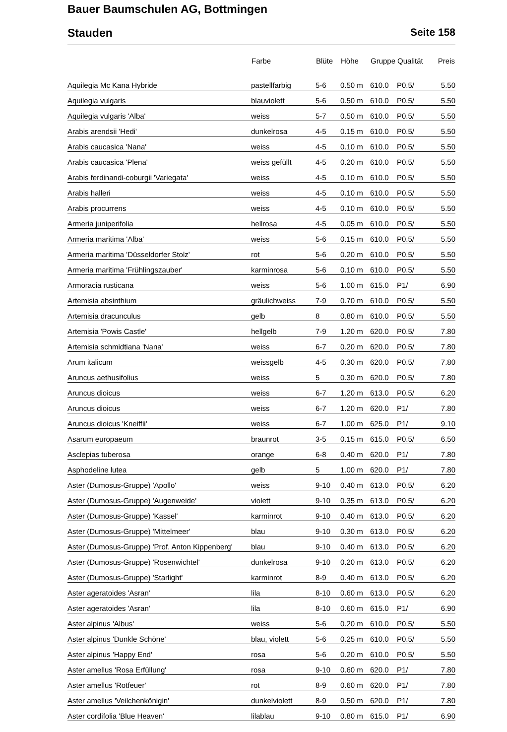Bauer Baumschulen AG, Bottmingen
Stauden Seite 158
| | Farbe | Blüte | Höhe | Gruppe | Qualität | Preis |
| --- | --- | --- | --- | --- | --- | --- |
| Aquilegia Mc Kana Hybride | pastellfarbig | 5-6 | 0.50 m | 610.0 | P0.5/ | 5.50 |
| Aquilegia vulgaris | blauviolett | 5-6 | 0.50 m | 610.0 | P0.5/ | 5.50 |
| Aquilegia vulgaris 'Alba' | weiss | 5-7 | 0.50 m | 610.0 | P0.5/ | 5.50 |
| Arabis arendsii 'Hedi' | dunkelrosa | 4-5 | 0.15 m | 610.0 | P0.5/ | 5.50 |
| Arabis caucasica 'Nana' | weiss | 4-5 | 0.10 m | 610.0 | P0.5/ | 5.50 |
| Arabis caucasica 'Plena' | weiss gefüllt | 4-5 | 0.20 m | 610.0 | P0.5/ | 5.50 |
| Arabis ferdinandi-coburgii 'Variegata' | weiss | 4-5 | 0.10 m | 610.0 | P0.5/ | 5.50 |
| Arabis halleri | weiss | 4-5 | 0.10 m | 610.0 | P0.5/ | 5.50 |
| Arabis procurrens | weiss | 4-5 | 0.10 m | 610.0 | P0.5/ | 5.50 |
| Armeria juniperifolia | hellrosa | 4-5 | 0.05 m | 610.0 | P0.5/ | 5.50 |
| Armeria maritima 'Alba' | weiss | 5-6 | 0.15 m | 610.0 | P0.5/ | 5.50 |
| Armeria maritima 'Düsseldorfer Stolz' | rot | 5-6 | 0.20 m | 610.0 | P0.5/ | 5.50 |
| Armeria maritima 'Frühlingszauber' | karminrosa | 5-6 | 0.10 m | 610.0 | P0.5/ | 5.50 |
| Armoracia rusticana | weiss | 5-6 | 1.00 m | 615.0 | P1/ | 6.90 |
| Artemisia absinthium | gräulichweiss | 7-9 | 0.70 m | 610.0 | P0.5/ | 5.50 |
| Artemisia dracunculus | gelb | 8 | 0.80 m | 610.0 | P0.5/ | 5.50 |
| Artemisia 'Powis Castle' | hellgelb | 7-9 | 1.20 m | 620.0 | P0.5/ | 7.80 |
| Artemisia schmidtiana 'Nana' | weiss | 6-7 | 0.20 m | 620.0 | P0.5/ | 7.80 |
| Arum italicum | weissgelb | 4-5 | 0.30 m | 620.0 | P0.5/ | 7.80 |
| Aruncus aethusifolius | weiss | 5 | 0.30 m | 620.0 | P0.5/ | 7.80 |
| Aruncus dioicus | weiss | 6-7 | 1.20 m | 613.0 | P0.5/ | 6.20 |
| Aruncus dioicus | weiss | 6-7 | 1.20 m | 620.0 | P1/ | 7.80 |
| Aruncus dioicus 'Kneiffii' | weiss | 6-7 | 1.00 m | 625.0 | P1/ | 9.10 |
| Asarum europaeum | braunrot | 3-5 | 0.15 m | 615.0 | P0.5/ | 6.50 |
| Asclepias tuberosa | orange | 6-8 | 0.40 m | 620.0 | P1/ | 7.80 |
| Asphodeline lutea | gelb | 5 | 1.00 m | 620.0 | P1/ | 7.80 |
| Aster (Dumosus-Gruppe) 'Apollo' | weiss | 9-10 | 0.40 m | 613.0 | P0.5/ | 6.20 |
| Aster (Dumosus-Gruppe) 'Augenweide' | violett | 9-10 | 0.35 m | 613.0 | P0.5/ | 6.20 |
| Aster (Dumosus-Gruppe) 'Kassel' | karminrot | 9-10 | 0.40 m | 613.0 | P0.5/ | 6.20 |
| Aster (Dumosus-Gruppe) 'Mittelmeer' | blau | 9-10 | 0.30 m | 613.0 | P0.5/ | 6.20 |
| Aster (Dumosus-Gruppe) 'Prof. Anton Kippenberg' | blau | 9-10 | 0.40 m | 613.0 | P0.5/ | 6.20 |
| Aster (Dumosus-Gruppe) 'Rosenwichtel' | dunkelrosa | 9-10 | 0.20 m | 613.0 | P0.5/ | 6.20 |
| Aster (Dumosus-Gruppe) 'Starlight' | karminrot | 8-9 | 0.40 m | 613.0 | P0.5/ | 6.20 |
| Aster ageratoides 'Asran' | lila | 8-10 | 0.60 m | 613.0 | P0.5/ | 6.20 |
| Aster ageratoides 'Asran' | lila | 8-10 | 0.60 m | 615.0 | P1/ | 6.90 |
| Aster alpinus 'Albus' | weiss | 5-6 | 0.20 m | 610.0 | P0.5/ | 5.50 |
| Aster alpinus 'Dunkle Schöne' | blau, violett | 5-6 | 0.25 m | 610.0 | P0.5/ | 5.50 |
| Aster alpinus 'Happy End' | rosa | 5-6 | 0.20 m | 610.0 | P0.5/ | 5.50 |
| Aster amellus 'Rosa Erfüllung' | rosa | 9-10 | 0.60 m | 620.0 | P1/ | 7.80 |
| Aster amellus 'Rotfeuer' | rot | 8-9 | 0.60 m | 620.0 | P1/ | 7.80 |
| Aster amellus 'Veilchenkönigin' | dunkelviolett | 8-9 | 0.50 m | 620.0 | P1/ | 7.80 |
| Aster cordifolia 'Blue Heaven' | lilablau | 9-10 | 0.80 m | 615.0 | P1/ | 6.90 |